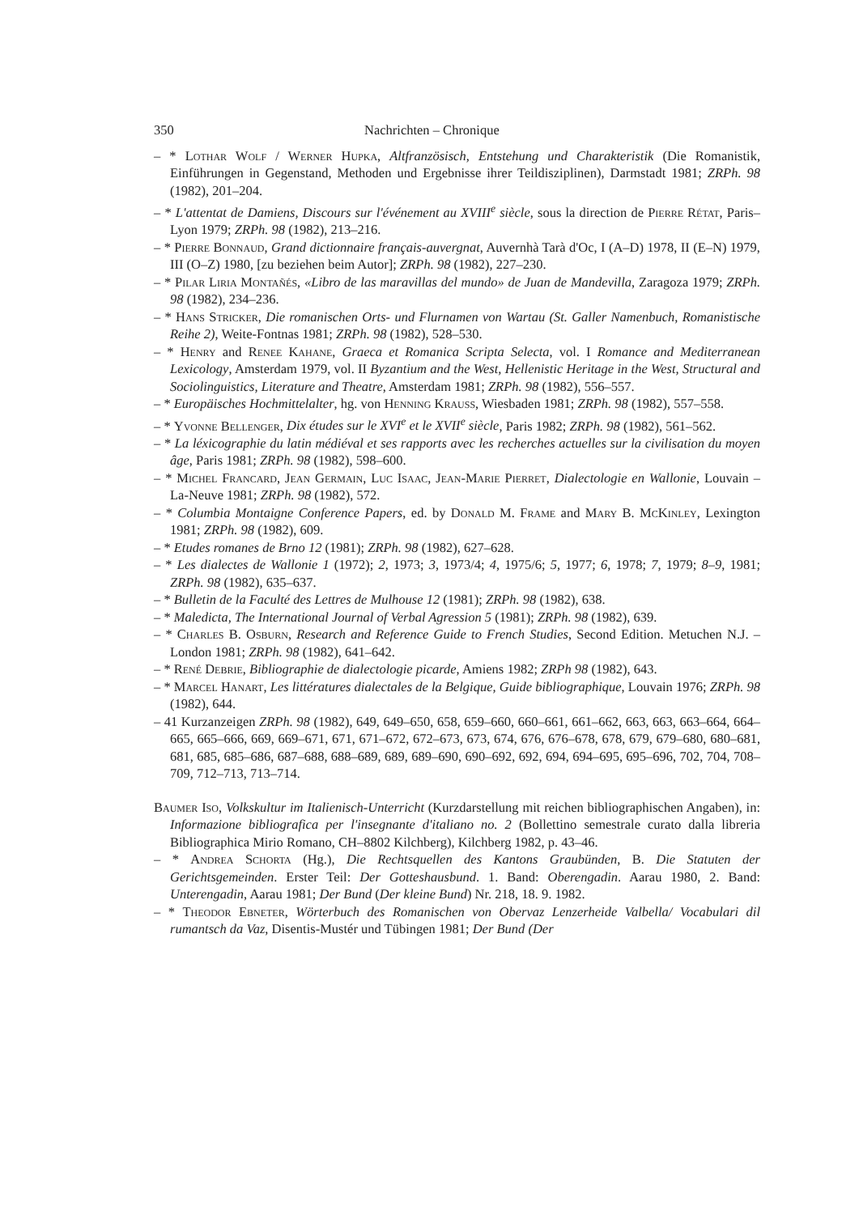350 Nachrichten – Chronique
– * Lothar Wolf / Werner Hupka, Altfranzösisch, Entstehung und Charakteristik (Die Romanistik, Einführungen in Gegenstand, Methoden und Ergebnisse ihrer Teildisziplinen), Darmstadt 1981; ZRPh. 98 (1982), 201–204.
– * L'attentat de Damiens, Discours sur l'événement au XVIII<sup>e</sup> siècle, sous la direction de Pierre Rétat, Paris–Lyon 1979; ZRPh. 98 (1982), 213–216.
– * Pierre Bonnaud, Grand dictionnaire français-auvergnat, Auvernhà Tarà d'Oc, I (A–D) 1978, II (E–N) 1979, III (O–Z) 1980, [zu beziehen beim Autor]; ZRPh. 98 (1982), 227–230.
– * Pilar Liria Montañés, «Libro de las maravillas del mundo» de Juan de Mandevilla, Zaragoza 1979; ZRPh. 98 (1982), 234–236.
– * Hans Stricker, Die romanischen Orts- und Flurnamen von Wartau (St. Galler Namenbuch, Romanistische Reihe 2), Weite-Fontnas 1981; ZRPh. 98 (1982), 528–530.
– * Henry and Renee Kahane, Graeca et Romanica Scripta Selecta, vol. I Romance and Mediterranean Lexicology, Amsterdam 1979, vol. II Byzantium and the West, Hellenistic Heritage in the West, Structural and Sociolinguistics, Literature and Theatre, Amsterdam 1981; ZRPh. 98 (1982), 556–557.
– * Europäisches Hochmittelalter, hg. von Henning Krauss, Wiesbaden 1981; ZRPh. 98 (1982), 557–558.
– * Yvonne Bellenger, Dix études sur le XVI<sup>e</sup> et le XVII<sup>e</sup> siècle, Paris 1982; ZRPh. 98 (1982), 561–562.
– * La léxicographie du latin médiéval et ses rapports avec les recherches actuelles sur la civilisation du moyen âge, Paris 1981; ZRPh. 98 (1982), 598–600.
– * Michel Francard, Jean Germain, Luc Isaac, Jean-Marie Pierret, Dialectologie en Wallonie, Louvain – La-Neuve 1981; ZRPh. 98 (1982), 572.
– * Columbia Montaigne Conference Papers, ed. by Donald M. Frame and Mary B. McKinley, Lexington 1981; ZRPh. 98 (1982), 609.
– * Etudes romanes de Brno 12 (1981); ZRPh. 98 (1982), 627–628.
– * Les dialectes de Wallonie 1 (1972); 2, 1973; 3, 1973/4; 4, 1975/6; 5, 1977; 6, 1978; 7, 1979; 8–9, 1981; ZRPh. 98 (1982), 635–637.
– * Bulletin de la Faculté des Lettres de Mulhouse 12 (1981); ZRPh. 98 (1982), 638.
– * Maledicta, The International Journal of Verbal Agression 5 (1981); ZRPh. 98 (1982), 639.
– * Charles B. Osburn, Research and Reference Guide to French Studies, Second Edition. Metuchen N.J. – London 1981; ZRPh. 98 (1982), 641–642.
– * René Debrie, Bibliographie de dialectologie picarde, Amiens 1982; ZRPh 98 (1982), 643.
– * Marcel Hanart, Les littératures dialectales de la Belgique, Guide bibliographique, Louvain 1976; ZRPh. 98 (1982), 644.
– 41 Kurzanzeigen ZRPh. 98 (1982), 649, 649–650, 658, 659–660, 660–661, 661–662, 663, 663, 663–664, 664–665, 665–666, 669, 669–671, 671, 671–672, 672–673, 673, 674, 676, 676–678, 678, 679, 679–680, 680–681, 681, 685, 685–686, 687–688, 688–689, 689, 689–690, 690–692, 692, 694, 694–695, 695–696, 702, 704, 708–709, 712–713, 713–714.
Baumer Iso, Volkskultur im Italienisch-Unterricht (Kurzdarstellung mit reichen bibliographischen Angaben), in: Informazione bibliografica per l'insegnante d'italiano no. 2 (Bollettino semestrale curato dalla libreria Bibliographica Mirio Romano, CH–8802 Kilchberg), Kilchberg 1982, p. 43–46.
– * Andrea Schorta (Hg.), Die Rechtsquellen des Kantons Graubünden, B. Die Statuten der Gerichtsgemeinden. Erster Teil: Der Gotteshausbund. 1. Band: Oberengadin. Aarau 1980, 2. Band: Unterengadin, Aarau 1981; Der Bund (Der kleine Bund) Nr. 218, 18. 9. 1982.
– * Theodor Ebneter, Wörterbuch des Romanischen von Obervaz Lenzerheide Valbella/ Vocabulari dil rumantsch da Vaz, Disentis-Mustér und Tübingen 1981; Der Bund (Der